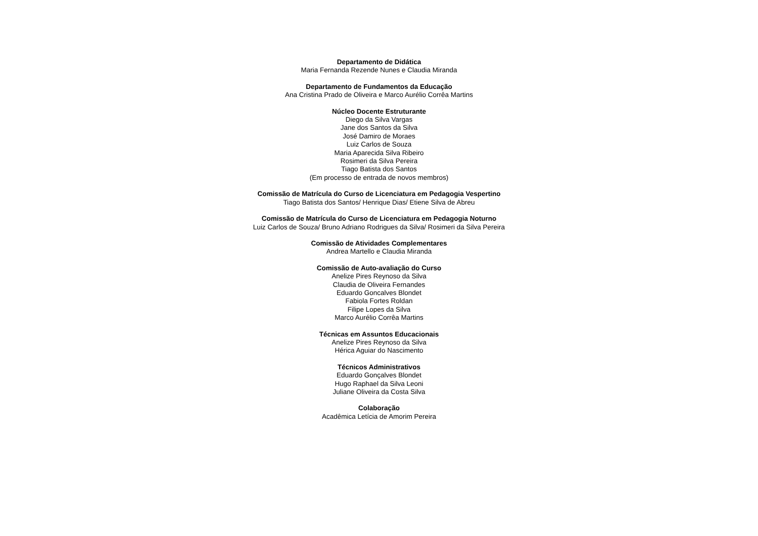Departamento de Didática
Maria Fernanda Rezende Nunes e Claudia Miranda
Departamento de Fundamentos da Educação
Ana Cristina Prado de Oliveira e Marco Aurélio Corrêa Martins
Núcleo Docente Estruturante
Diego da Silva Vargas
Jane dos Santos da Silva
José Damiro de Moraes
Luiz Carlos de Souza
Maria Aparecida Silva Ribeiro
Rosimeri da Silva Pereira
Tiago Batista dos Santos
(Em processo de entrada de novos membros)
Comissão de Matrícula do Curso de Licenciatura em Pedagogia Vespertino
Tiago Batista dos Santos/ Henrique Dias/ Etiene Silva de Abreu
Comissão de Matrícula do Curso de Licenciatura em Pedagogia Noturno
Luiz Carlos de Souza/ Bruno Adriano Rodrigues da Silva/ Rosimeri da Silva Pereira
Comissão de Atividades Complementares
Andrea Martello e Claudia Miranda
Comissão de Auto-avaliação do Curso
Anelize Pires Reynoso da Silva
Claudia de Oliveira Fernandes
Eduardo Goncalves Blondet
Fabiola Fortes Roldan
Filipe Lopes da Silva
Marco Aurélio Corrêa Martins
Técnicas em Assuntos Educacionais
Anelize Pires Reynoso da Silva
Hérica Aguiar do Nascimento
Técnicos Administrativos
Eduardo Gonçalves Blondet
Hugo Raphael da Silva Leoni
Juliane Oliveira da Costa Silva
Colaboração
Acadêmica Letícia de Amorim Pereira